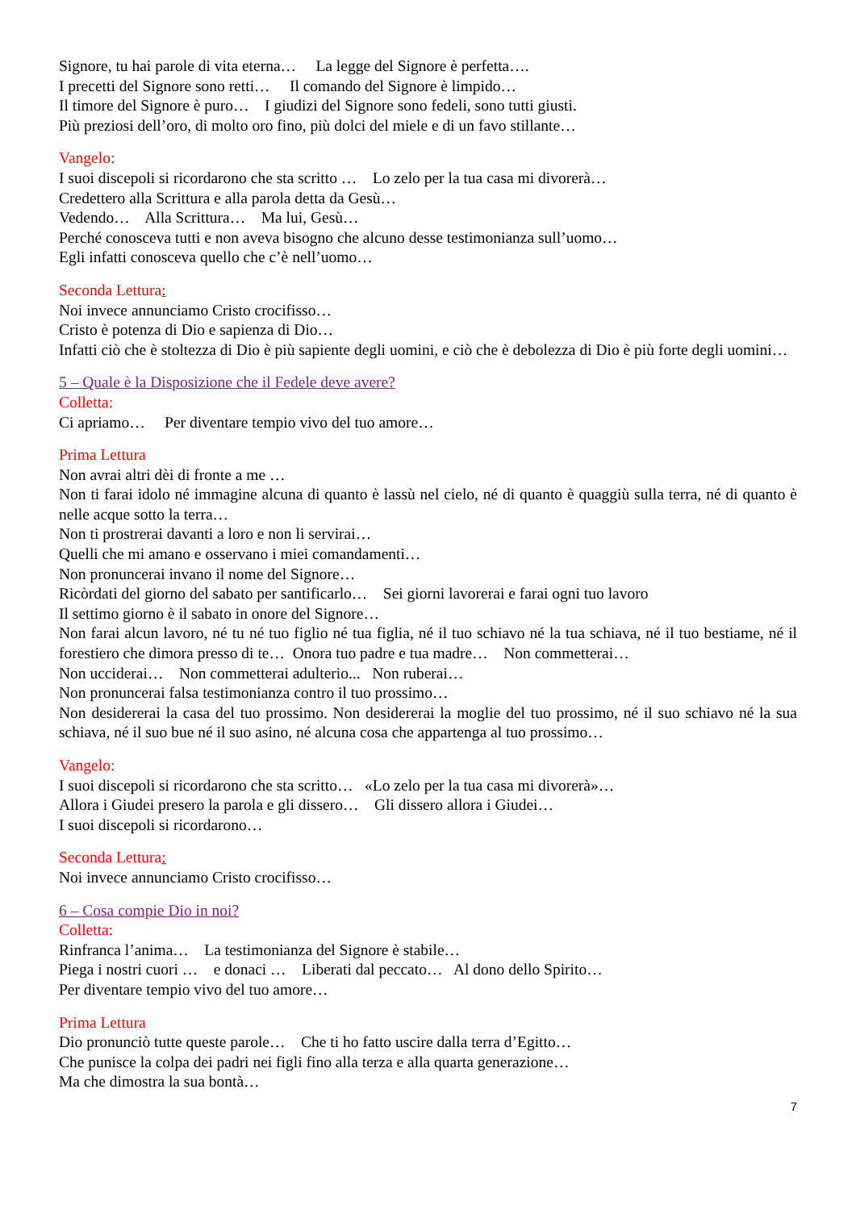Signore, tu hai parole di vita eterna… La legge del Signore è perfetta….
I precetti del Signore sono retti… Il comando del Signore è limpido…
Il timore del Signore è puro… I giudizi del Signore sono fedeli, sono tutti giusti.
Più preziosi dell’oro, di molto oro fino, più dolci del miele e di un favo stillante…
Vangelo:
I suoi discepoli si ricordarono che sta scritto … Lo zelo per la tua casa mi divorerà…
Credettero alla Scrittura e alla parola detta da Gesù…
Vedendo… Alla Scrittura… Ma lui, Gesù…
Perché conosceva tutti e non aveva bisogno che alcuno desse testimonianza sull’uomo…
Egli infatti conosceva quello che c’è nell’uomo…
Seconda Lettura:
Noi invece annunciamo Cristo crocifisso…
Cristo è potenza di Dio e sapienza di Dio…
Infatti ciò che è stoltezza di Dio è più sapiente degli uomini, e ciò che è debolezza di Dio è più forte degli uomini…
5 – Quale è la Disposizione che il Fedele deve avere?
Colletta:
Ci apriamo… Per diventare tempio vivo del tuo amore…
Prima Lettura
Non avrai altri dèi di fronte a me …
Non ti farai idolo né immagine alcuna di quanto è lassù nel cielo, né di quanto è quaggiù sulla terra, né di quanto è nelle acque sotto la terra…
Non ti prostrerai davanti a loro e non li servirai…
Quelli che mi amano e osservano i miei comandamenti…
Non pronuncerai invano il nome del Signore…
Ricòrdati del giorno del sabato per santificarlo… Sei giorni lavorerai e farai ogni tuo lavoro
Il settimo giorno è il sabato in onore del Signore…
Non farai alcun lavoro, né tu né tuo figlio né tua figlia, né il tuo schiavo né la tua schiava, né il tuo bestiame, né il forestiero che dimora presso di te… Onora tuo padre e tua madre… Non commetterai…
Non ucciderai… Non commetterai adulterio... Non ruberai…
Non pronuncerai falsa testimonianza contro il tuo prossimo…
Non desidererai la casa del tuo prossimo. Non desidererai la moglie del tuo prossimo, né il suo schiavo né la sua schiava, né il suo bue né il suo asino, né alcuna cosa che appartenga al tuo prossimo…
Vangelo:
I suoi discepoli si ricordarono che sta scritto… «Lo zelo per la tua casa mi divorerà»…
Allora i Giudei presero la parola e gli dissero… Gli dissero allora i Giudei…
I suoi discepoli si ricordarono…
Seconda Lettura:
Noi invece annunciamo Cristo crocifisso…
6 – Cosa compie Dio in noi?
Colletta:
Rinfranca l’anima… La testimonianza del Signore è stabile…
Piega i nostri cuori … e donaci … Liberati dal peccato… Al dono dello Spirito…
Per diventare tempio vivo del tuo amore…
Prima Lettura
Dio pronunciò tutte queste parole… Che ti ho fatto uscire dalla terra d’Egitto…
Che punisce la colpa dei padri nei figli fino alla terza e alla quarta generazione…
Ma che dimostra la sua bontà…
7